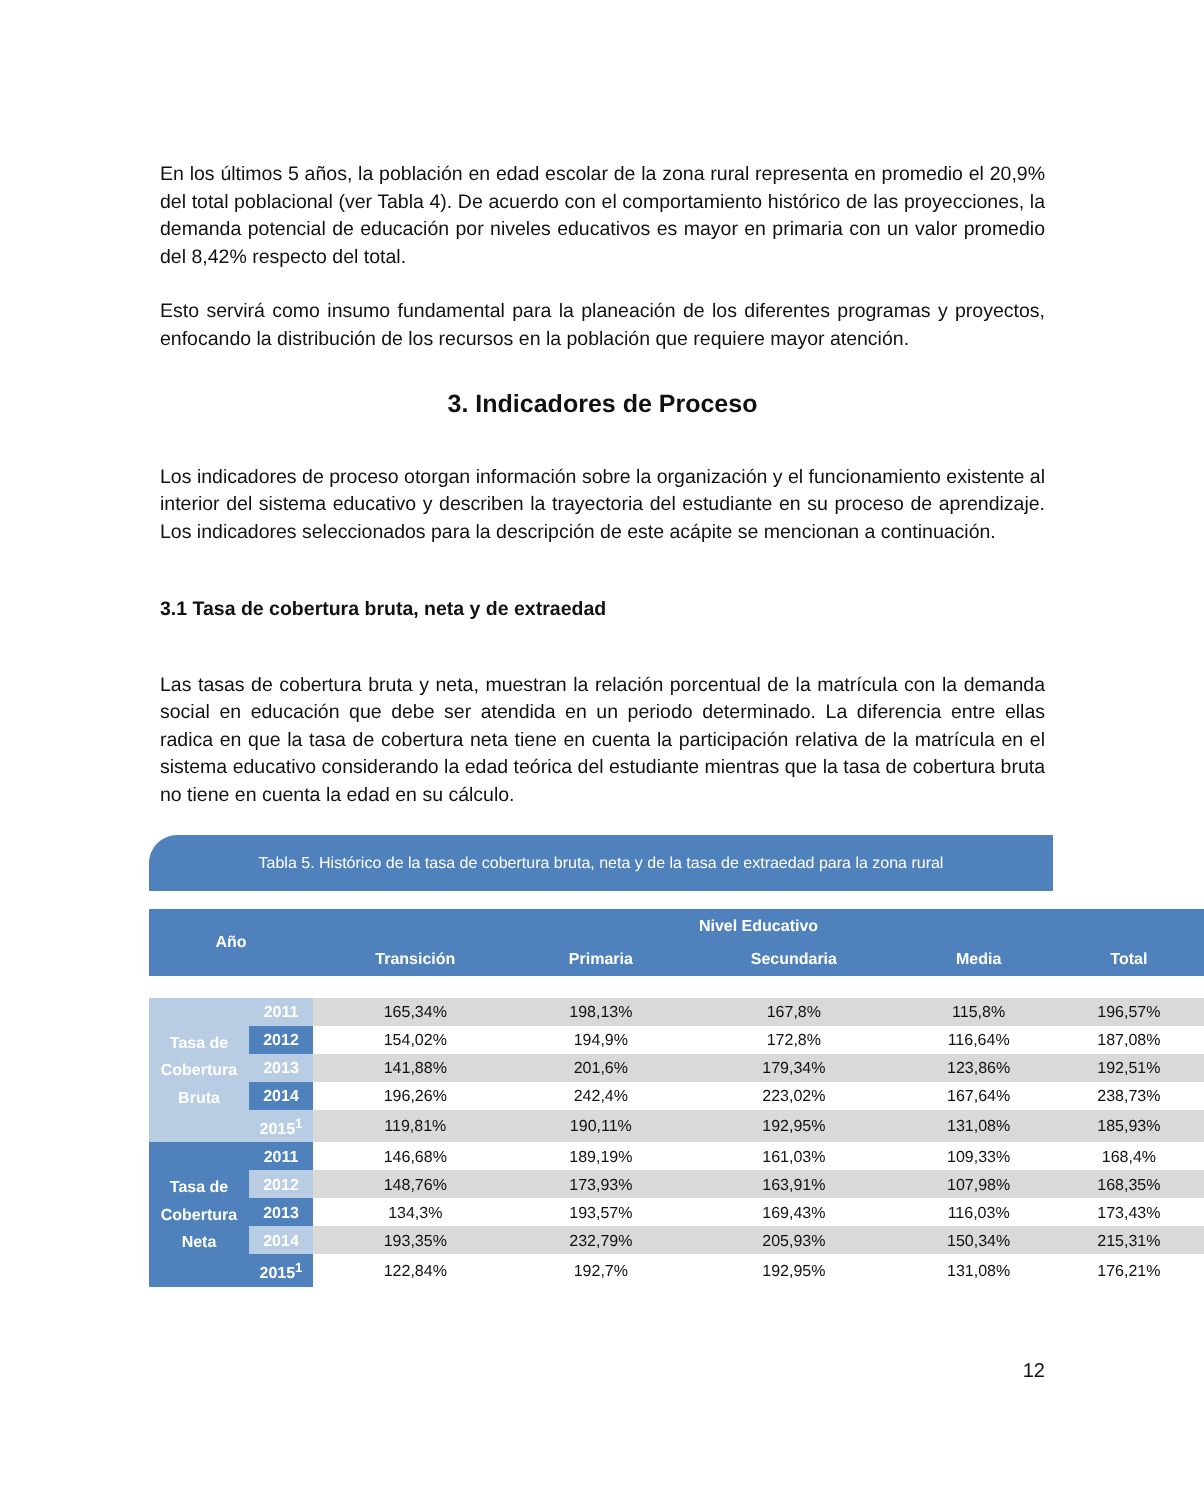En los últimos 5 años, la población en edad escolar de la zona rural representa en promedio el 20,9% del total poblacional (ver Tabla 4). De acuerdo con el comportamiento histórico de las proyecciones, la demanda potencial de educación por niveles educativos es mayor en primaria con un valor promedio del 8,42% respecto del total.
Esto servirá como insumo fundamental para la planeación de los diferentes programas y proyectos, enfocando la distribución de los recursos en la población que requiere mayor atención.
3. Indicadores de Proceso
Los indicadores de proceso otorgan información sobre la organización y el funcionamiento existente al interior del sistema educativo y describen la trayectoria del estudiante en su proceso de aprendizaje. Los indicadores seleccionados para la descripción de este acápite se mencionan a continuación.
3.1 Tasa de cobertura bruta, neta y de extraedad
Las tasas de cobertura bruta y neta, muestran la relación porcentual de la matrícula con la demanda social en educación que debe ser atendida en un periodo determinado. La diferencia entre ellas radica en que la tasa de cobertura neta tiene en cuenta la participación relativa de la matrícula en el sistema educativo considerando la edad teórica del estudiante mientras que la tasa de cobertura bruta no tiene en cuenta la edad en su cálculo.
Tabla 5. Histórico de la tasa de cobertura bruta, neta y de la tasa de extraedad para la zona rural
| Año | | Nivel Educativo | | | | |
| --- | --- | --- | --- | --- | --- | --- |
| | | Transición | Primaria | Secundaria | Media | Total |
| Tasa de Cobertura Bruta | 2011 | 165,34% | 198,13% | 167,8% | 115,8% | 196,57% |
| | 2012 | 154,02% | 194,9% | 172,8% | 116,64% | 187,08% |
| | 2013 | 141,88% | 201,6% | 179,34% | 123,86% | 192,51% |
| | 2014 | 196,26% | 242,4% | 223,02% | 167,64% | 238,73% |
| | 2015<sup>1</sup> | 119,81% | 190,11% | 192,95% | 131,08% | 185,93% |
| Tasa de Cobertura Neta | 2011 | 146,68% | 189,19% | 161,03% | 109,33% | 168,4% |
| | 2012 | 148,76% | 173,93% | 163,91% | 107,98% | 168,35% |
| | 2013 | 134,3% | 193,57% | 169,43% | 116,03% | 173,43% |
| | 2014 | 193,35% | 232,79% | 205,93% | 150,34% | 215,31% |
| | 2015<sup>1</sup> | 122,84% | 192,7% | 192,95% | 131,08% | 176,21% |
12